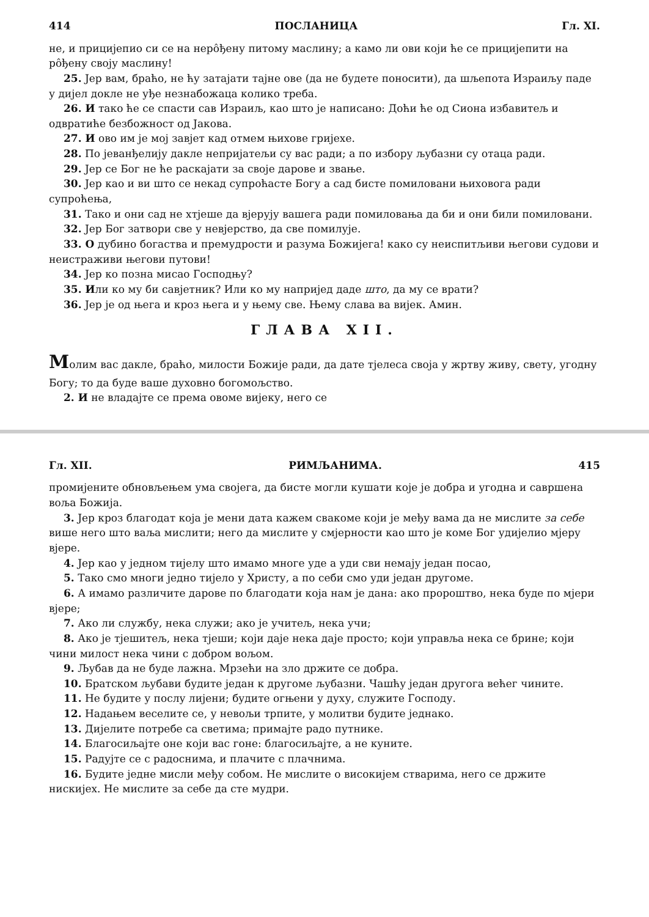414 ПОСЛАНИЦА Гл. XI.
не, и прицијепио си се на неро̂ђену питому маслину; а камо ли ови који ће се прицијепити на ро̂ђену своју маслину!
25. Јер вам, браћо, не ћу затајати тајне ове (да не будете поносити), да шљепота Израиљу паде у дијел докле не уђе незнабожаца колико треба.
26. И тако ће се спасти сав Израиљ, као што је написано: Доћи ће од Сиона избавитељ и одвратиће безбожност од Јакова.
27. И ово им је мој завјет кад отмем њихове гријехе.
28. По јеванђелију дакле непријатељи су вас ради; а по избору љубазни су отаца ради.
29. Јер се Бог не ће раскајати за своје дарове и звање.
30. Јер као и ви што се некад супроћасте Богу а сад бисте помиловани њиховога ради супроћења,
31. Тако и они сад не хтјеше да вјерују вашега ради помиловања да би и они били помиловани.
32. Јер Бог затвори све у невјерство, да све помилује.
33. О дубино богаства и премудрости и разума Божијега! како су неиспитљиви његови судови и неистраживи његови путови!
34. Јер ко позна мисао Господњу?
35. Или ко му би савјетник? Или ко му напријед даде што, да му се врати?
36. Јер је од њега и кроз њега и у њему све. Њему слава ва вијек. Амин.
ГЛАВА XII.
Молим вас дакле, браћо, милости Божије ради, да дате тјелеса своја у жртву живу, свету, угодну Богу; то да буде ваше духовно богомољство.
2. И не владајте се према овоме вијеку, него се
Гл. XII. РИМЉАНИМА. 415
промијените обновљењем ума својега, да бисте могли кушати које је добра и угодна и савршена воља Божија.
3. Јер кроз благодат која је мени дата кажем свакоме који је међу вама да не мислите за себе више него што ваља мислити; него да мислите у смјерности као што је коме Бог удијелио мјеру вјере.
4. Јер као у једном тијелу што имамо многе уде а уди сви немају један посао,
5. Тако смо многи једно тијело у Христу, а по себи смо уди један другоме.
6. А имамо различите дарове по благодати која нам је дана: ако пророштво, нека буде по мјери вјере;
7. Ако ли службу, нека служи; ако је учитељ, нека учи;
8. Ако је тјешитељ, нека тјеши; који даје нека даје просто; који управља нека се брине; који чини милост нека чини с добром вољом.
9. Љубав да не буде лажна. Мрзећи на зло држите се добра.
10. Братском љубави будите један к другоме љубазни. Чашћу један другога већег чините.
11. Не будите у послу лијени; будите огњени у духу, служите Господу.
12. Надањем веселите се, у невољи трпите, у молитви будите једнако.
13. Дијелите потребе са светима; примајте радо путнике.
14. Благосиљајте оне који вас гоне: благосиљајте, а не куните.
15. Радујте се с радоснима, и плачите с плачнима.
16. Будите једне мисли међу собом. Не мислите о високијем стварима, него се држите нискијех. Не мислите за себе да сте мудри.